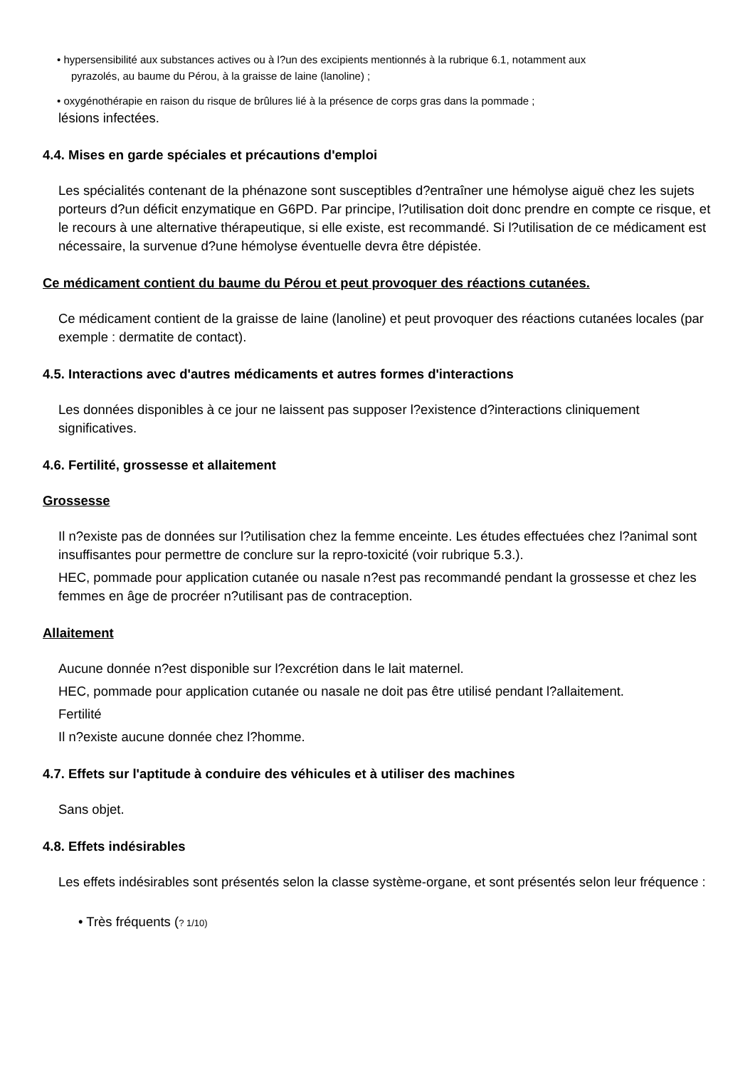• hypersensibilité aux substances actives ou à l?un des excipients mentionnés à la rubrique 6.1, notamment aux
pyrazolés, au baume du Pérou, à la graisse de laine (lanoline) ;
• oxygénothérapie en raison du risque de brûlures lié à la présence de corps gras dans la pommade ;
lésions infectées.
4.4. Mises en garde spéciales et précautions d'emploi
Les spécialités contenant de la phénazone sont susceptibles d?entraîner une hémolyse aiguë chez les sujets porteurs d?un déficit enzymatique en G6PD. Par principe, l?utilisation doit donc prendre en compte ce risque, et le recours à une alternative thérapeutique, si elle existe, est recommandé. Si l?utilisation de ce médicament est nécessaire, la survenue d?une hémolyse éventuelle devra être dépistée.
Ce médicament contient du baume du Pérou et peut provoquer des réactions cutanées.
Ce médicament contient de la graisse de laine (lanoline) et peut provoquer des réactions cutanées locales (par exemple : dermatite de contact).
4.5. Interactions avec d'autres médicaments et autres formes d'interactions
Les données disponibles à ce jour ne laissent pas supposer l?existence d?interactions cliniquement significatives.
4.6. Fertilité, grossesse et allaitement
Grossesse
Il n?existe pas de données sur l?utilisation chez la femme enceinte. Les études effectuées chez l?animal sont insuffisantes pour permettre de conclure sur la repro-toxicité (voir rubrique 5.3.).
HEC, pommade pour application cutanée ou nasale n?est pas recommandé pendant la grossesse et chez les femmes en âge de procréer n?utilisant pas de contraception.
Allaitement
Aucune donnée n?est disponible sur l?excrétion dans le lait maternel.
HEC, pommade pour application cutanée ou nasale ne doit pas être utilisé pendant l?allaitement.
Fertilité
Il n?existe aucune donnée chez l?homme.
4.7. Effets sur l'aptitude à conduire des véhicules et à utiliser des machines
Sans objet.
4.8. Effets indésirables
Les effets indésirables sont présentés selon la classe système-organe, et sont présentés selon leur fréquence :
• Très fréquents (? 1/10)